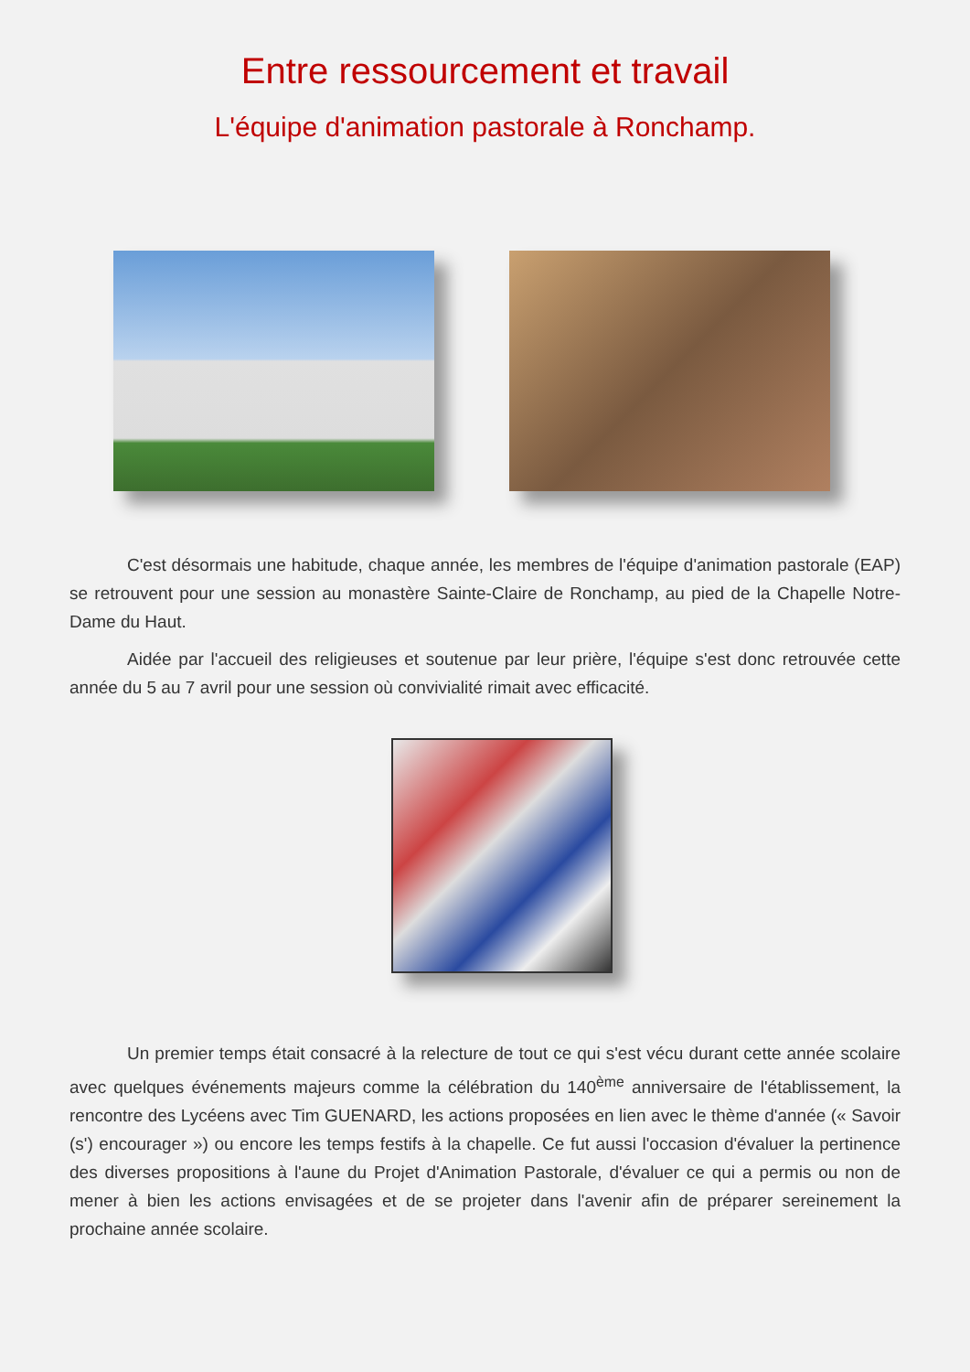Entre ressourcement et travail
L'équipe d'animation pastorale à Ronchamp.
C'est désormais une habitude, chaque année, les membres de l'équipe d'animation pastorale (EAP) se retrouvent pour une session au monastère Sainte-Claire de Ronchamp, au pied de la Chapelle Notre-Dame du Haut.
Aidée par l'accueil des religieuses et soutenue par leur prière, l'équipe s'est donc retrouvée cette année du 5 au 7 avril pour une session où convivialité rimait avec efficacité.
Un premier temps était consacré à la relecture de tout ce qui s'est vécu durant cette année scolaire avec quelques événements majeurs comme la célébration du 140<sup>ème</sup> anniversaire de l'établissement, la rencontre des Lycéens avec Tim GUENARD, les actions proposées en lien avec le thème d'année (« Savoir (s') encourager ») ou encore les temps festifs à la chapelle. Ce fut aussi l'occasion d'évaluer la pertinence des diverses propositions à l'aune du Projet d'Animation Pastorale, d'évaluer ce qui a permis ou non de mener à bien les actions envisagées et de se projeter dans l'avenir afin de préparer sereinement la prochaine année scolaire.